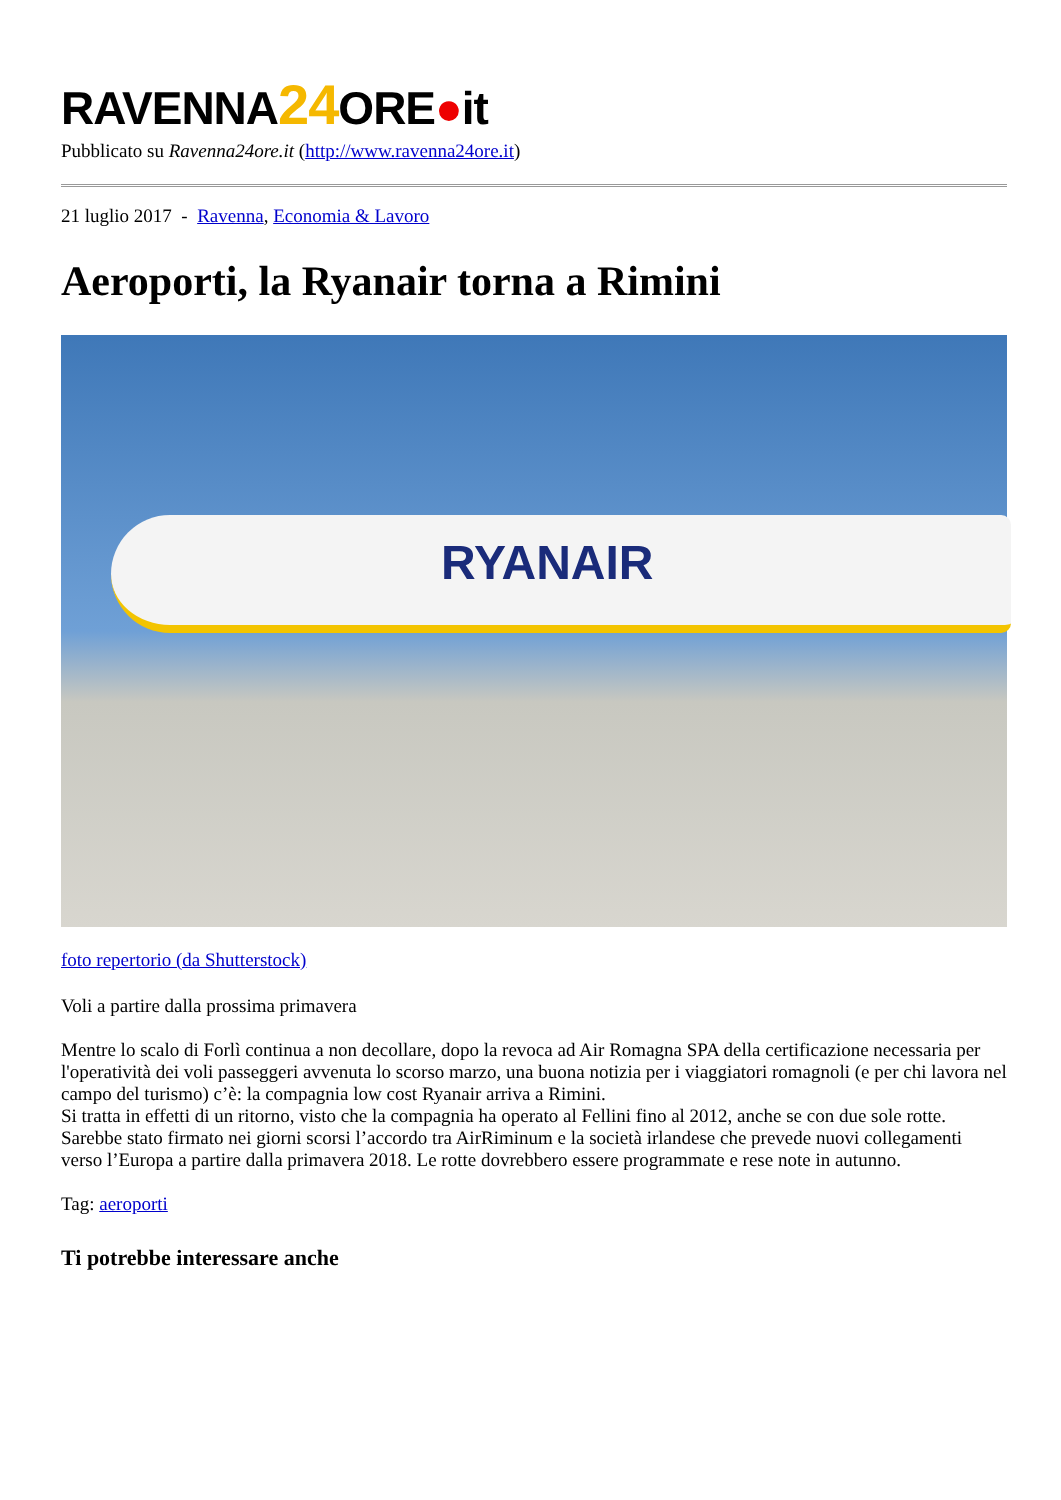RAVENNA24 ORE●it
Pubblicato su Ravenna24ore.it (http://www.ravenna24ore.it)
21 luglio 2017 - Ravenna, Economia & Lavoro
Aeroporti, la Ryanair torna a Rimini
RYANAIR
foto repertorio (da Shutterstock)
Voli a partire dalla prossima primavera
Mentre lo scalo di Forlì continua a non decollare, dopo la revoca ad Air Romagna SPA della certificazione necessaria per l'operatività dei voli passeggeri avvenuta lo scorso marzo, una buona notizia per i viaggiatori romagnoli (e per chi lavora nel campo del turismo) c’è: la compagnia low cost Ryanair arriva a Rimini.
Si tratta in effetti di un ritorno, visto che la compagnia ha operato al Fellini fino al 2012, anche se con due sole rotte. Sarebbe stato firmato nei giorni scorsi l’accordo tra AirRiminum e la società irlandese che prevede nuovi collegamenti verso l’Europa a partire dalla primavera 2018. Le rotte dovrebbero essere programmate e rese note in autunno.
Tag: aeroporti
Ti potrebbe interessare anche